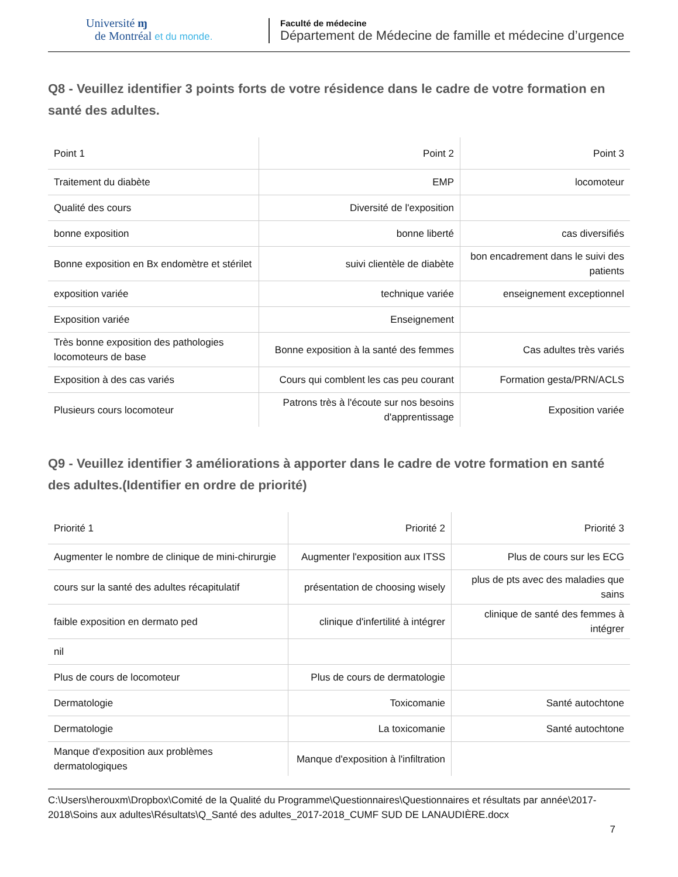Université ɱ
de Montréal et du monde.
Faculté de médecine
Département de Médecine de famille et médecine d’urgence
Q8 - Veuillez identifier 3 points forts de votre résidence dans le cadre de votre formation en santé des adultes.
| Point 1 | Point 2 | Point 3 |
| Traitement du diabète | EMP | locomoteur |
| Qualité des cours | Diversité de l'exposition | |
| bonne exposition | bonne liberté | cas diversifiés |
| Bonne exposition en Bx endomètre et stérilet | suivi clientèle de diabète | bon encadrement dans le suivi des patients |
| exposition variée | technique variée | enseignement exceptionnel |
| Exposition variée | Enseignement | |
| Très bonne exposition des pathologies locomoteurs de base | Bonne exposition à la santé des femmes | Cas adultes très variés |
| Exposition à des cas variés | Cours qui comblent les cas peu courant | Formation gesta/PRN/ACLS |
| Plusieurs cours locomoteur | Patrons très à l'écoute sur nos besoins d'apprentissage | Exposition variée |
Q9 - Veuillez identifier 3 améliorations à apporter dans le cadre de votre formation en santé des adultes.(Identifier en ordre de priorité)
| Priorité 1 | Priorité 2 | Priorité 3 |
| Augmenter le nombre de clinique de mini-chirurgie | Augmenter l'exposition aux ITSS | Plus de cours sur les ECG |
| cours sur la santé des adultes récapitulatif | présentation de choosing wisely | plus de pts avec des maladies que sains |
| faible exposition en dermato ped | clinique d'infertilité à intégrer | clinique de santé des femmes à intégrer |
| nil | | |
| Plus de cours de locomoteur | Plus de cours de dermatologie | |
| Dermatologie | Toxicomanie | Santé autochtone |
| Dermatologie | La toxicomanie | Santé autochtone |
| Manque d'exposition aux problèmes dermatologiques | Manque d'exposition à l'infiltration | |
C:\Users\herouxm\Dropbox\Comité de la Qualité du Programme\Questionnaires\Questionnaires et résultats par année\2017-2018\Soins aux adultes\Résultats\Q_Santé des adultes_2017-2018_CUMF SUD DE LANAUDIÈRE.docx
7